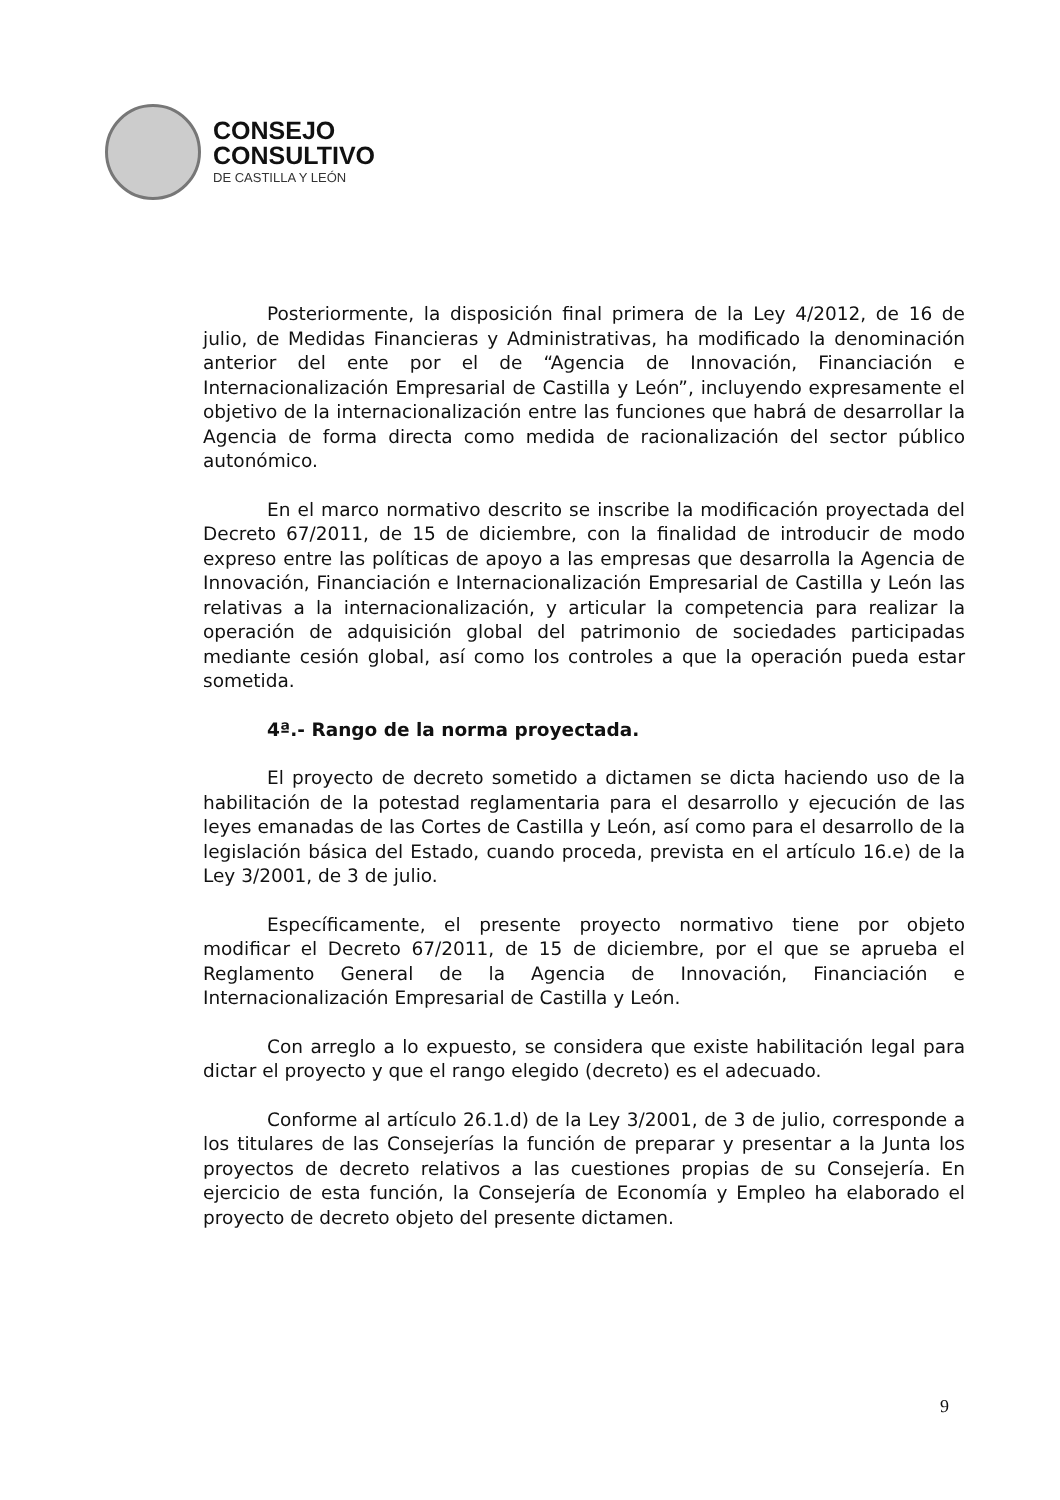CONSEJO
CONSULTIVO
DE CASTILLA Y LEÓN
Posteriormente, la disposición final primera de la Ley 4/2012, de 16 de julio, de Medidas Financieras y Administrativas, ha modificado la denominación anterior del ente por el de “Agencia de Innovación, Financiación e Internacionalización Empresarial de Castilla y León”, incluyendo expresamente el objetivo de la internacionalización entre las funciones que habrá de desarrollar la Agencia de forma directa como medida de racionalización del sector público autonómico.
En el marco normativo descrito se inscribe la modificación proyectada del Decreto 67/2011, de 15 de diciembre, con la finalidad de introducir de modo expreso entre las políticas de apoyo a las empresas que desarrolla la Agencia de Innovación, Financiación e Internacionalización Empresarial de Castilla y León las relativas a la internacionalización, y articular la competencia para realizar la operación de adquisición global del patrimonio de sociedades participadas mediante cesión global, así como los controles a que la operación pueda estar sometida.
4ª.- Rango de la norma proyectada.
El proyecto de decreto sometido a dictamen se dicta haciendo uso de la habilitación de la potestad reglamentaria para el desarrollo y ejecución de las leyes emanadas de las Cortes de Castilla y León, así como para el desarrollo de la legislación básica del Estado, cuando proceda, prevista en el artículo 16.e) de la Ley 3/2001, de 3 de julio.
Específicamente, el presente proyecto normativo tiene por objeto modificar el Decreto 67/2011, de 15 de diciembre, por el que se aprueba el Reglamento General de la Agencia de Innovación, Financiación e Internacionalización Empresarial de Castilla y León.
Con arreglo a lo expuesto, se considera que existe habilitación legal para dictar el proyecto y que el rango elegido (decreto) es el adecuado.
Conforme al artículo 26.1.d) de la Ley 3/2001, de 3 de julio, corresponde a los titulares de las Consejerías la función de preparar y presentar a la Junta los proyectos de decreto relativos a las cuestiones propias de su Consejería. En ejercicio de esta función, la Consejería de Economía y Empleo ha elaborado el proyecto de decreto objeto del presente dictamen.
9